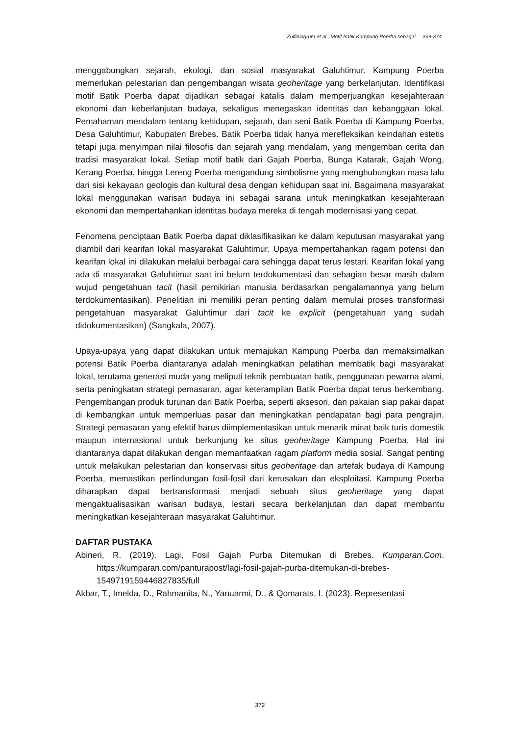Zulfiningrum et al., Motif Batik Kampung Poerba sebagai ... 359-374
menggabungkan sejarah, ekologi, dan sosial masyarakat Galuhtimur. Kampung Poerba memerlukan pelestarian dan pengembangan wisata geoheritage yang berkelanjutan. Identifikasi motif Batik Poerba dapat dijadikan sebagai katalis dalam memperjuangkan kesejahteraan ekonomi dan keberlanjutan budaya, sekaligus menegaskan identitas dan kebanggaan lokal. Pemahaman mendalam tentang kehidupan, sejarah, dan seni Batik Poerba di Kampung Poerba, Desa Galuhtimur, Kabupaten Brebes. Batik Poerba tidak hanya merefleksikan keindahan estetis tetapi juga menyimpan nilai filosofis dan sejarah yang mendalam, yang mengemban cerita dan tradisi masyarakat lokal. Setiap motif batik dari Gajah Poerba, Bunga Katarak, Gajah Wong, Kerang Poerba, hingga Lereng Poerba mengandung simbolisme yang menghubungkan masa lalu dari sisi kekayaan geologis dan kultural desa dengan kehidupan saat ini. Bagaimana masyarakat lokal menggunakan warisan budaya ini sebagai sarana untuk meningkatkan kesejahteraan ekonomi dan mempertahankan identitas budaya mereka di tengah modernisasi yang cepat.
Fenomena penciptaan Batik Poerba dapat diklasifikasikan ke dalam keputusan masyarakat yang diambil dari kearifan lokal masyarakat Galuhtimur. Upaya mempertahankan ragam potensi dan kearifan lokal ini dilakukan melalui berbagai cara sehingga dapat terus lestari. Kearifan lokal yang ada di masyarakat Galuhtimur saat ini belum terdokumentasi dan sebagian besar masih dalam wujud pengetahuan tacit (hasil pemikirian manusia berdasarkan pengalamannya yang belum terdokumentasikan). Penelitian ini memiliki peran penting dalam memulai proses transformasi pengetahuan masyarakat Galuhtimur dari tacit ke explicit (pengetahuan yang sudah didokumentasikan) (Sangkala, 2007).
Upaya-upaya yang dapat dilakukan untuk memajukan Kampung Poerba dan memaksimalkan potensi Batik Poerba diantaranya adalah meningkatkan pelatihan membatik bagi masyarakat lokal, terutama generasi muda yang meliputi teknik pembuatan batik, penggunaan pewarna alami, serta peningkatan strategi pemasaran, agar keterampilan Batik Poerba dapat terus berkembang. Pengembangan produk turunan dari Batik Poerba, seperti aksesori, dan pakaian siap pakai dapat di kembangkan untuk memperluas pasar dan meningkatkan pendapatan bagi para pengrajin. Strategi pemasaran yang efektif harus diimplementasikan untuk menarik minat baik turis domestik maupun internasional untuk berkunjung ke situs geoheritage Kampung Poerba. Hal ini diantaranya dapat dilakukan dengan memanfaatkan ragam platform media sosial. Sangat penting untuk melakukan pelestarian dan konservasi situs geoheritage dan artefak budaya di Kampung Poerba, memastikan perlindungan fosil-fosil dari kerusakan dan eksploitasi. Kampung Poerba diharapkan dapat bertransformasi menjadi sebuah situs geoheritage yang dapat mengaktualisasikan warisan budaya, lestari secara berkelanjutan dan dapat membantu meningkatkan kesejahteraan masyarakat Galuhtimur.
DAFTAR PUSTAKA
Abineri, R. (2019). Lagi, Fosil Gajah Purba Ditemukan di Brebes. Kumparan.Com. https://kumparan.com/panturapost/lagi-fosil-gajah-purba-ditemukan-di-brebes-1549719159446827835/full
Akbar, T., Imelda, D., Rahmanita, N., Yanuarmi, D., & Qomarats, I. (2023). Representasi
372